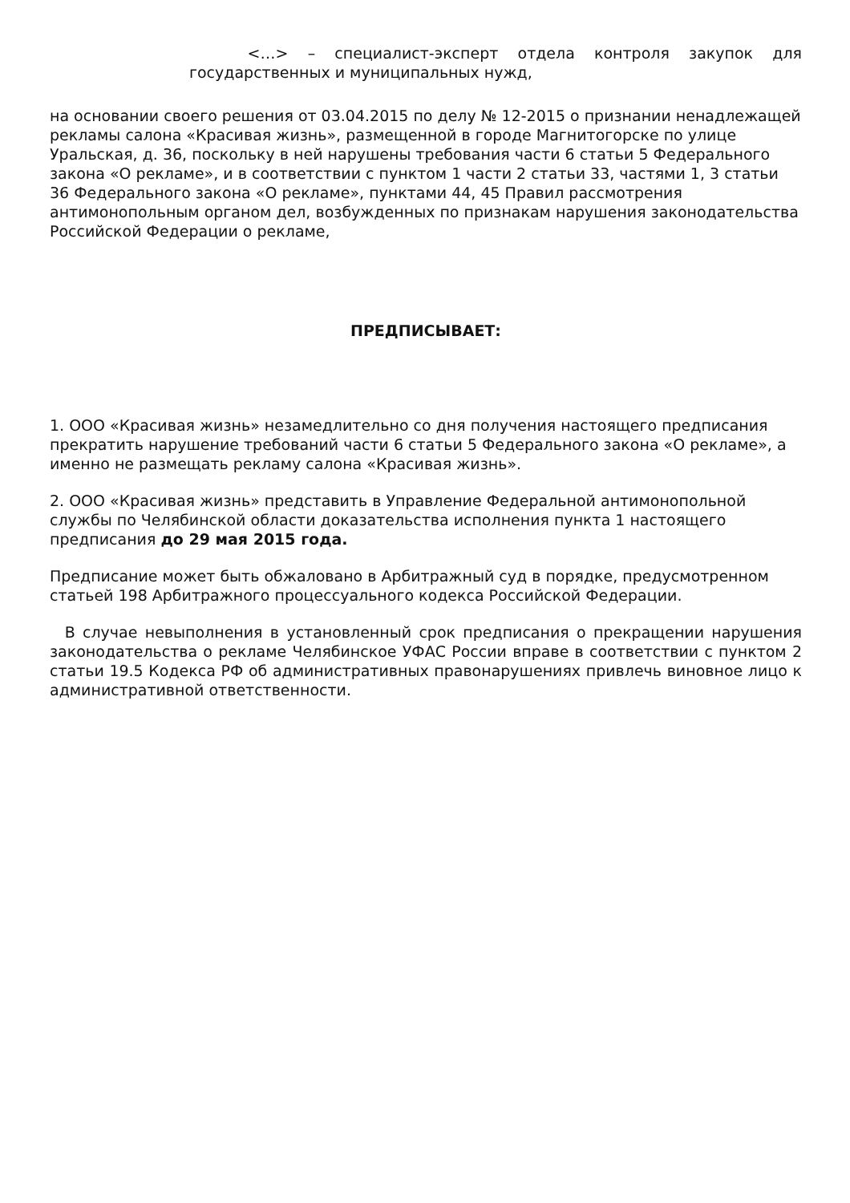<…> – специалист-эксперт отдела контроля закупок для государственных и муниципальных нужд,
на основании своего решения от 03.04.2015 по делу № 12-2015 о признании ненадлежащей рекламы салона «Красивая жизнь», размещенной в городе Магнитогорске по улице Уральская, д. 36, поскольку в ней нарушены требования части 6 статьи 5 Федерального закона «О рекламе», и в соответствии с пунктом 1 части 2 статьи 33, частями 1, 3 статьи 36 Федерального закона «О рекламе», пунктами 44, 45 Правил рассмотрения антимонопольным органом дел, возбужденных по признакам нарушения законодательства Российской Федерации о рекламе,
ПРЕДПИСЫВАЕТ:
1. ООО «Красивая жизнь» незамедлительно со дня получения настоящего предписания прекратить нарушение требований части 6 статьи 5 Федерального закона «О рекламе», а именно не размещать рекламу салона «Красивая жизнь».
2. ООО «Красивая жизнь» представить в Управление Федеральной антимонопольной службы по Челябинской области доказательства исполнения пункта 1 настоящего предписания до 29 мая 2015 года.
Предписание может быть обжаловано в Арбитражный суд в порядке, предусмотренном статьей 198 Арбитражного процессуального кодекса Российской Федерации.
В случае невыполнения в установленный срок предписания о прекращении нарушения законодательства о рекламе Челябинское УФАС России вправе в соответствии с пунктом 2 статьи 19.5 Кодекса РФ об административных правонарушениях привлечь виновное лицо к административной ответственности.